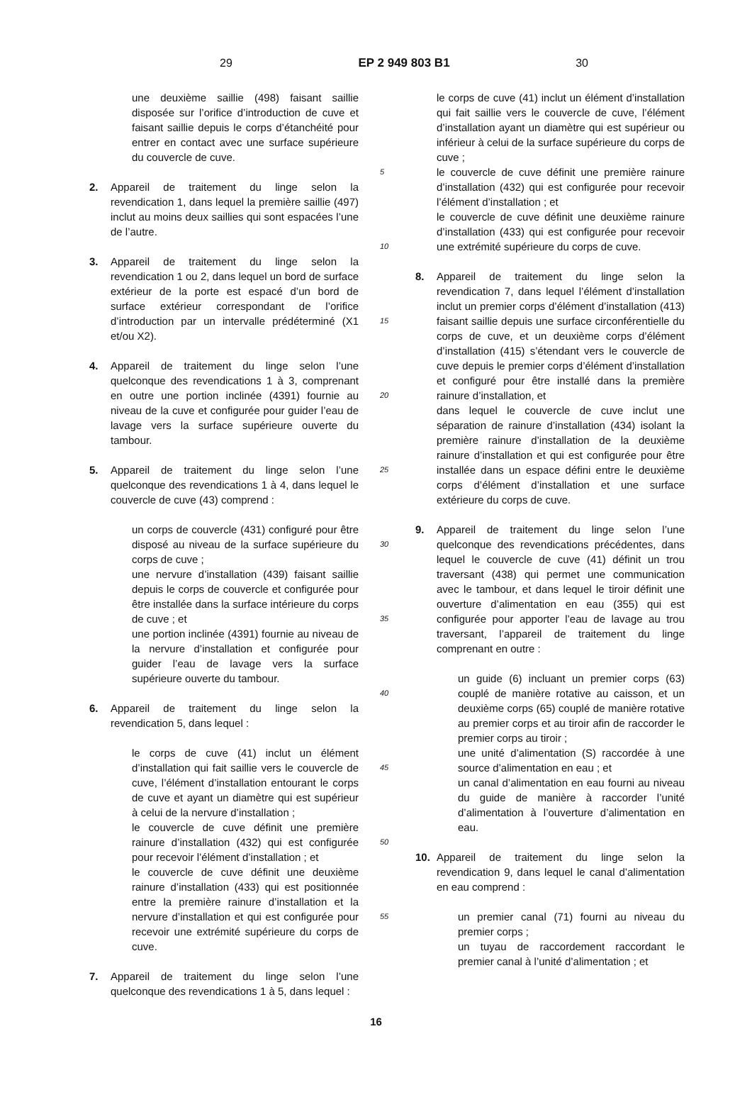29 EP 2 949 803 B1 30
une deuxième saillie (498) faisant saillie disposée sur l’orifice d’introduction de cuve et faisant saillie depuis le corps d’étanchéité pour entrer en contact avec une surface supérieure du couvercle de cuve.
2. Appareil de traitement du linge selon la revendication 1, dans lequel la première saillie (497) inclut au moins deux saillies qui sont espacées l’une de l’autre.
3. Appareil de traitement du linge selon la revendication 1 ou 2, dans lequel un bord de surface extérieur de la porte est espacé d’un bord de surface extérieur correspondant de l’orifice d’introduction par un intervalle prédéterminé (X1 et/ou X2).
4. Appareil de traitement du linge selon l’une quelconque des revendications 1 à 3, comprenant en outre une portion inclinée (4391) fournie au niveau de la cuve et configurée pour guider l’eau de lavage vers la surface supérieure ouverte du tambour.
5. Appareil de traitement du linge selon l’une quelconque des revendications 1 à 4, dans lequel le couvercle de cuve (43) comprend :
un corps de couvercle (431) configuré pour être disposé au niveau de la surface supérieure du corps de cuve ;
une nervure d’installation (439) faisant saillie depuis le corps de couvercle et configurée pour être installée dans la surface intérieure du corps de cuve ; et
une portion inclinée (4391) fournie au niveau de la nervure d’installation et configurée pour guider l’eau de lavage vers la surface supérieure ouverte du tambour.
6. Appareil de traitement du linge selon la revendication 5, dans lequel :
le corps de cuve (41) inclut un élément d’installation qui fait saillie vers le couvercle de cuve, l’élément d’installation entourant le corps de cuve et ayant un diamètre qui est supérieur à celui de la nervure d’installation ;
le couvercle de cuve définit une première rainure d’installation (432) qui est configurée pour recevoir l’élément d’installation ; et
le couvercle de cuve définit une deuxième rainure d’installation (433) qui est positionnée entre la première rainure d’installation et la nervure d’installation et qui est configurée pour recevoir une extrémité supérieure du corps de cuve.
7. Appareil de traitement du linge selon l’une quelconque des revendications 1 à 5, dans lequel :
5
10
15
20
25
30
35
40
45
50
55
le corps de cuve (41) inclut un élément d’installation qui fait saillie vers le couvercle de cuve, l’élément d’installation ayant un diamètre qui est supérieur ou inférieur à celui de la surface supérieure du corps de cuve ;
le couvercle de cuve définit une première rainure d’installation (432) qui est configurée pour recevoir l’élément d’installation ; et
le couvercle de cuve définit une deuxième rainure d’installation (433) qui est configurée pour recevoir une extrémité supérieure du corps de cuve.
8. Appareil de traitement du linge selon la revendication 7, dans lequel l’élément d’installation inclut un premier corps d’élément d’installation (413) faisant saillie depuis une surface circonférentielle du corps de cuve, et un deuxième corps d’élément d’installation (415) s’étendant vers le couvercle de cuve depuis le premier corps d’élément d’installation et configuré pour être installé dans la première rainure d’installation, et
dans lequel le couvercle de cuve inclut une séparation de rainure d’installation (434) isolant la première rainure d’installation de la deuxième rainure d’installation et qui est configurée pour être installée dans un espace défini entre le deuxième corps d’élément d’installation et une surface extérieure du corps de cuve.
9. Appareil de traitement du linge selon l’une quelconque des revendications précédentes, dans lequel le couvercle de cuve (41) définit un trou traversant (438) qui permet une communication avec le tambour, et dans lequel le tiroir définit une ouverture d’alimentation en eau (355) qui est configurée pour apporter l’eau de lavage au trou traversant, l’appareil de traitement du linge comprenant en outre :
un guide (6) incluant un premier corps (63) couplé de manière rotative au caisson, et un deuxième corps (65) couplé de manière rotative au premier corps et au tiroir afin de raccorder le premier corps au tiroir ;
une unité d’alimentation (S) raccordée à une source d’alimentation en eau ; et
un canal d’alimentation en eau fourni au niveau du guide de manière à raccorder l’unité d’alimentation à l’ouverture d’alimentation en eau.
10. Appareil de traitement du linge selon la revendication 9, dans lequel le canal d’alimentation en eau comprend :
un premier canal (71) fourni au niveau du premier corps ;
un tuyau de raccordement raccordant le premier canal à l’unité d’alimentation ; et
16